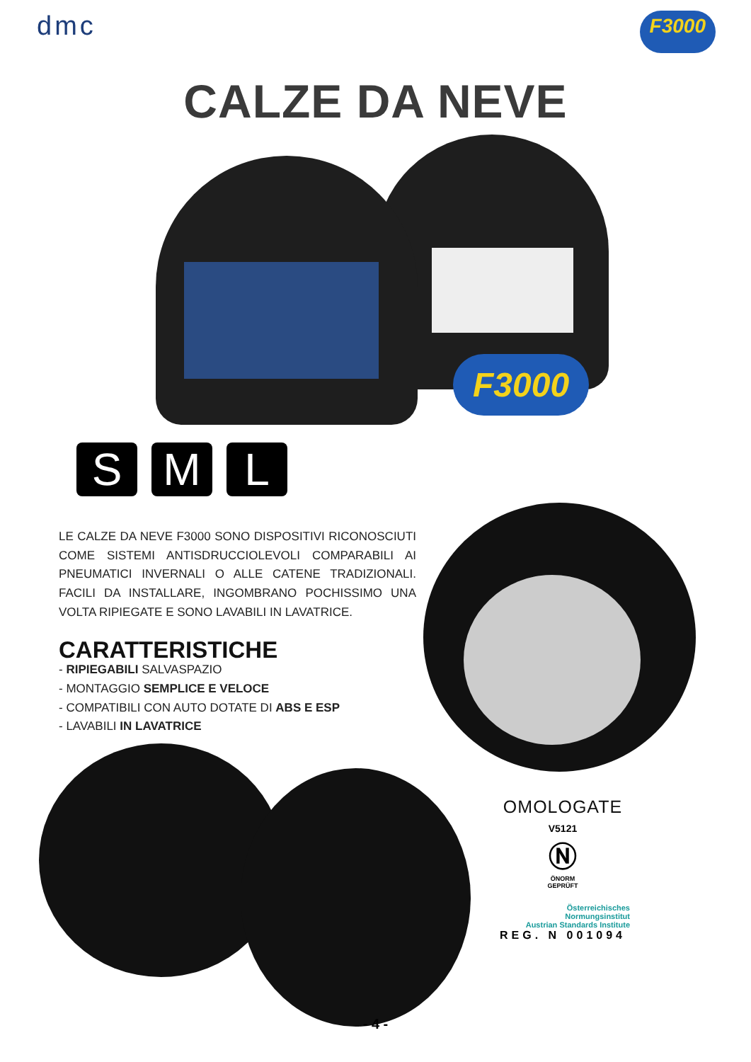dmc
F3000
CALZE DA NEVE
F3000
S M L
LE CALZE DA NEVE F3000 SONO DISPOSITIVI RICONOSCIUTI COME SISTEMI ANTISDRUCCIOLEVOLI COMPARABILI AI PNEUMATICI INVERNALI O ALLE CATENE TRADIZIONALI. FACILI DA INSTALLARE, INGOMBRANO POCHISSIMO UNA VOLTA RIPIEGATE E SONO LAVABILI IN LAVATRICE.
CARATTERISTICHE
- RIPIEGABILI SALVASPAZIO
- MONTAGGIO SEMPLICE E VELOCE
- COMPATIBILI CON AUTO DOTATE DI ABS E ESP
- LAVABILI IN LAVATRICE
OMOLOGATE
V5121
Ⓝ
ÖNORM
GEPRÜFT
Österreichisches
Normungsinstitut
Austrian Standards Institute
REG. N 001094
- 4 -